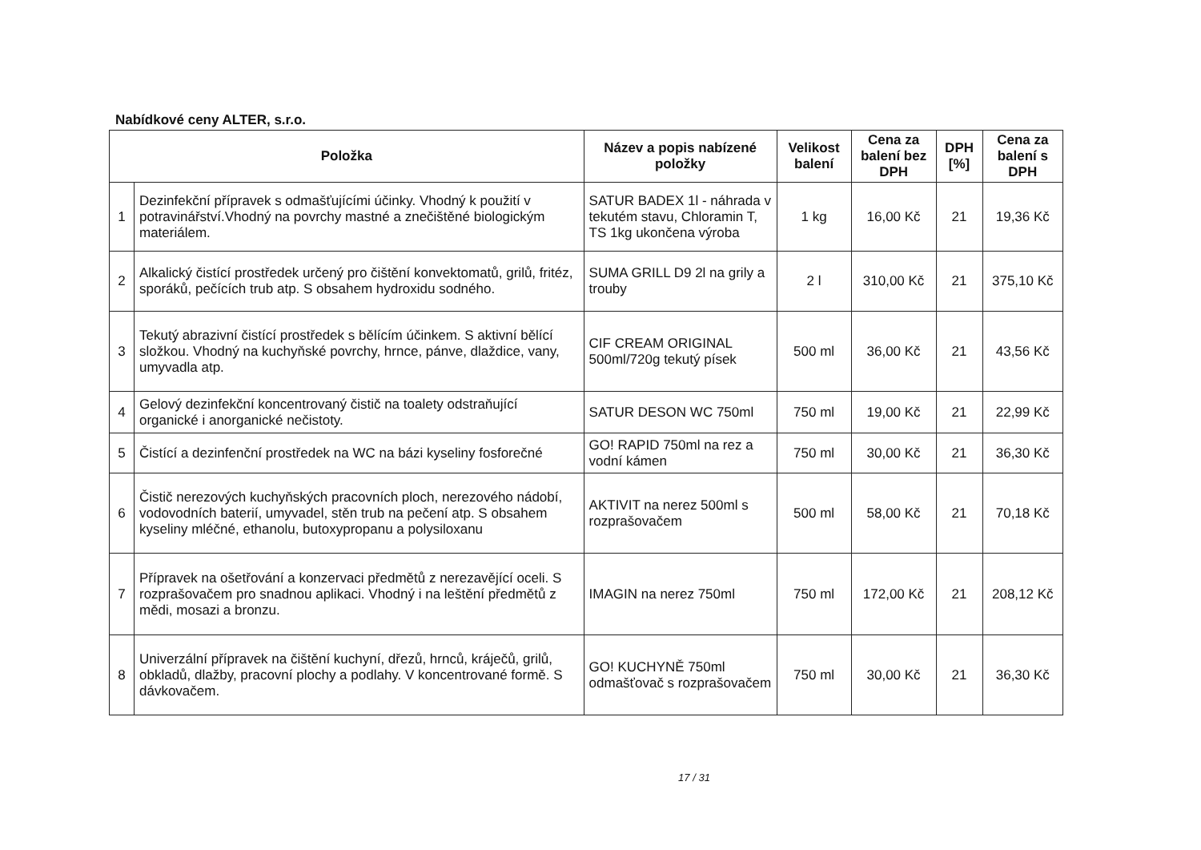Nabídkové ceny ALTER, s.r.o.
| Položka | | Název a popis nabízené položky | Velikost balení | Cena za balení bez DPH | DPH [%] | Cena za balení s DPH |
| --- | --- | --- | --- | --- | --- | --- |
| 1 | Dezinfekční přípravek s odmašťujícími účinky. Vhodný k použití v potravinářství.Vhodný na povrchy mastné a znečištěné biologickým materiálem. | SATUR BADEX 1l - náhrada v tekutém stavu, Chloramin T, TS 1kg ukončena výroba | 1 kg | 16,00 Kč | 21 | 19,36 Kč |
| 2 | Alkalický čistící prostředek určený pro čištění konvektomatů, grilů, fritéz, sporáků, pečících trub atp. S obsahem hydroxidu sodného. | SUMA GRILL D9 2l na grily a trouby | 2 l | 310,00 Kč | 21 | 375,10 Kč |
| 3 | Tekutý abrazivní čistící prostředek s bělícím účinkem. S aktivní bělící složkou. Vhodný na kuchyňské povrchy, hrnce, pánve, dlaždice, vany, umyvadla atp. | CIF CREAM ORIGINAL 500ml/720g tekutý písek | 500 ml | 36,00 Kč | 21 | 43,56 Kč |
| 4 | Gelový dezinfekční koncentrovaný čistič na toalety odstraňující organické i anorganické nečistoty. | SATUR DESON WC 750ml | 750 ml | 19,00 Kč | 21 | 22,99 Kč |
| 5 | Čistící a dezinfenční prostředek na WC na bázi kyseliny fosforečné | GO! RAPID 750ml na rez a vodní kámen | 750 ml | 30,00 Kč | 21 | 36,30 Kč |
| 6 | Čistič nerezových kuchyňských pracovních ploch, nerezového nádobí, vodovodních baterií, umyvadel, stěn trub na pečení atp. S obsahem kyseliny mléčné, ethanolu, butoxypropanu a polysiloxanu | AKTIVIT na nerez 500ml s rozprašovačem | 500 ml | 58,00 Kč | 21 | 70,18 Kč |
| 7 | Přípravek na ošetřování a konzervaci předmětů z nerezavějící oceli. S rozprašovačem pro snadnou aplikaci. Vhodný i na leštění předmětů z mědi, mosazi a bronzu. | IMAGIN na nerez 750ml | 750 ml | 172,00 Kč | 21 | 208,12 Kč |
| 8 | Univerzální přípravek na čištění kuchyní, dřezů, hrnců, kráječů, grilů, obkladů, dlažby, pracovní plochy a podlahy. V koncentrované formě. S dávkovačem. | GO! KUCHYNĚ 750ml odmašťovač s rozprašovačem | 750 ml | 30,00 Kč | 21 | 36,30 Kč |
17 / 31